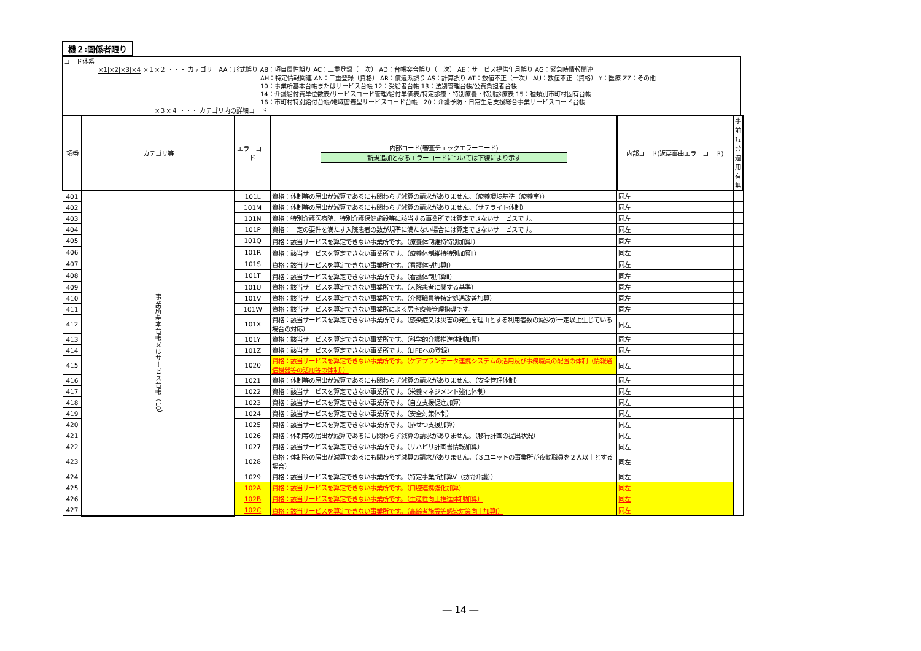機２:関係者限り
コード体系
×1|×2|×3|×4 ×１×２ ・・・ カテゴリ　AA：形式誤り AB：項目属性誤り AC：二重登録（一次） AD：台帳突合誤り（一次） AE：サービス提供年月誤り AG：緊急時情報関連
AH：特定情報関連 AN：二重登録（資格） AR：償還系誤り AS：計算誤り AT：数値不正（一次） AU：数値不正（資格） Y：医療 ZZ：その他
10：事業所基本台帳またはサービス台帳 12：受給者台帳 13：法別管理台帳/公費負担者台帳
14：介護給付費単位数表/サービスコード管理/給付単価表/特定診療・特別療養・特別診療表 15：種類別市町村固有台帳
16：市町村特別給付台帳/地域密着型サービスコード台帳　20：介護予防・日常生活支援総合事業サービスコード台帳
×３×４ ・・・ カテゴリ内の詳細コード
| 項番 | カテゴリ等 | エラーコード | 内部コード(審査チェックエラーコード) 新規追加となるエラーコードについては下線により示す | 内部コード(返戻事由エラーコード) | 事前ﾁｪｯｸ適用有無 |
| --- | --- | --- | --- | --- | --- |
| 401 | 事業所基本台帳又はサービス台帳（10） | 101L | 資格：体制等の届出が減算であるにも関わらず減算の請求がありません。（療養環境基準（療養室）） | 同左 | |
| 402 | | 101M | 資格：体制等の届出が減算であるにも関わらず減算の請求がありません。（サテライト体制） | 同左 | |
| 403 | | 101N | 資格：特別介護医療院、特別介護保健施設等に該当する事業所では算定できないサービスです。 | 同左 | |
| 404 | | 101P | 資格：一定の要件を満たす入院患者の数が規準に満たない場合には算定できないサービスです。 | 同左 | |
| 405 | | 101Q | 資格：該当サービスを算定できない事業所です。（療養体制維持特別加算Ⅰ） | 同左 | |
| 406 | | 101R | 資格：該当サービスを算定できない事業所です。（療養体制維持特別加算Ⅱ） | 同左 | |
| 407 | | 101S | 資格：該当サービスを算定できない事業所です。（看護体制加算Ⅰ） | 同左 | |
| 408 | | 101T | 資格：該当サービスを算定できない事業所です。（看護体制加算Ⅱ） | 同左 | |
| 409 | | 101U | 資格：該当サービスを算定できない事業所です。（入院患者に関する基準） | 同左 | |
| 410 | | 101V | 資格：該当サービスを算定できない事業所です。（介護職員等特定処遇改善加算） | 同左 | |
| 411 | | 101W | 資格：該当サービスを算定できない事業所による居宅療養管理指導です。 | 同左 | |
| 412 | | 101X | 資格：該当サービスを算定できない事業所です。（感染症又は災害の発生を理由とする利用者数の減少が一定以上生じている場合の対応） | 同左 | |
| 413 | | 101Y | 資格：該当サービスを算定できない事業所です。（科学的介護推進体制加算） | 同左 | |
| 414 | | 101Z | 資格：該当サービスを算定できない事業所です。（LIFEへの登録） | 同左 | |
| 415 | | 1020 | 資格：該当サービスを算定できない事業所です。（ケアプランデータ連携システムの活用及び事務職員の配置の体制（情報通信機器等の活用等の体制）） | 同左 | |
| 416 | | 1021 | 資格：体制等の届出が減算であるにも関わらず減算の請求がありません。（安全管理体制） | 同左 | |
| 417 | | 1022 | 資格：該当サービスを算定できない事業所です。（栄養マネジメント強化体制） | 同左 | |
| 418 | | 1023 | 資格：該当サービスを算定できない事業所です。（自立支援促進加算） | 同左 | |
| 419 | | 1024 | 資格：該当サービスを算定できない事業所です。（安全対策体制） | 同左 | |
| 420 | | 1025 | 資格：該当サービスを算定できない事業所です。（排せつ支援加算） | 同左 | |
| 421 | | 1026 | 資格：体制等の届出が減算であるにも関わらず減算の請求がありません。（移行計画の提出状況） | 同左 | |
| 422 | | 1027 | 資格：該当サービスを算定できない事業所です。（リハビリ計画書情報加算） | 同左 | |
| 423 | | 1028 | 資格：体制等の届出が減算であるにも関わらず減算の請求がありません。（３ユニットの事業所が夜勤職員を２人以上とする場合） | 同左 | |
| 424 | | 1029 | 資格：該当サービスを算定できない事業所です。（特定事業所加算Ⅴ（訪問介護）） | 同左 | |
| 425 | | 102A | 資格：該当サービスを算定できない事業所です。（口腔連携強化加算） | 同左 | |
| 426 | | 102B | 資格：該当サービスを算定できない事業所です。（生産性向上推進体制加算） | 同左 | |
| 427 | | 102C | 資格：該当サービスを算定できない事業所です。（高齢者施設等感染対策向上加算Ⅰ） | 同左 | |
― 14 ―